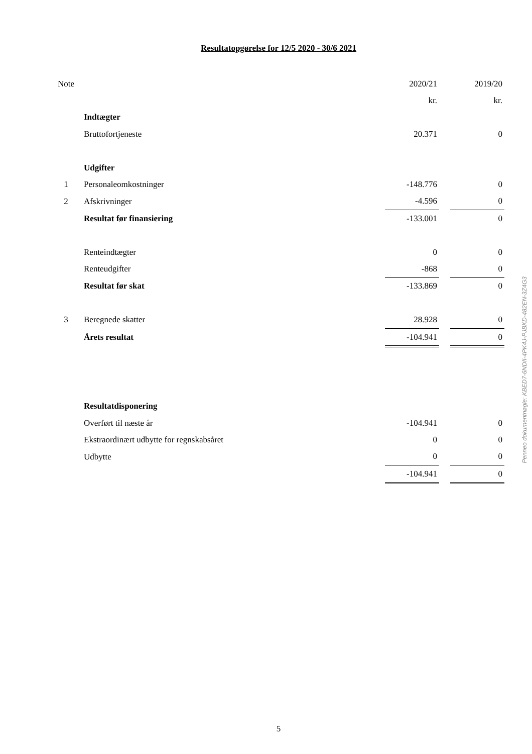Resultatopgørelse for 12/5 2020 - 30/6 2021
| Note | | 2020/21 | | 2019/20 |
| --- | --- | --- | --- | --- |
| | | kr. | | kr. |
| | Indtægter | | | |
| | Bruttofortjeneste | 20.371 | | 0 |
| | Udgifter | | | |
| 1 | Personaleomkostninger | -148.776 | | 0 |
| 2 | Afskrivninger | -4.596 | | 0 |
| | Resultat før finansiering | -133.001 | | 0 |
| | Renteindtægter | 0 | | 0 |
| | Renteudgifter | -868 | | 0 |
| | Resultat før skat | -133.869 | | 0 |
| 3 | Beregnede skatter | 28.928 | | 0 |
| | Årets resultat | -104.941 | | 0 |
| | Resultatdisponering | | | |
| | Overført til næste år | -104.941 | | 0 |
| | Ekstraordinært udbytte for regnskabsåret | 0 | | 0 |
| | Udbytte | 0 | | 0 |
| | | -104.941 | | 0 |
Penneo dokumentnøgle: KBED7-6NDII-4PK4J-PJBKD-482EN-3Z4G3
5